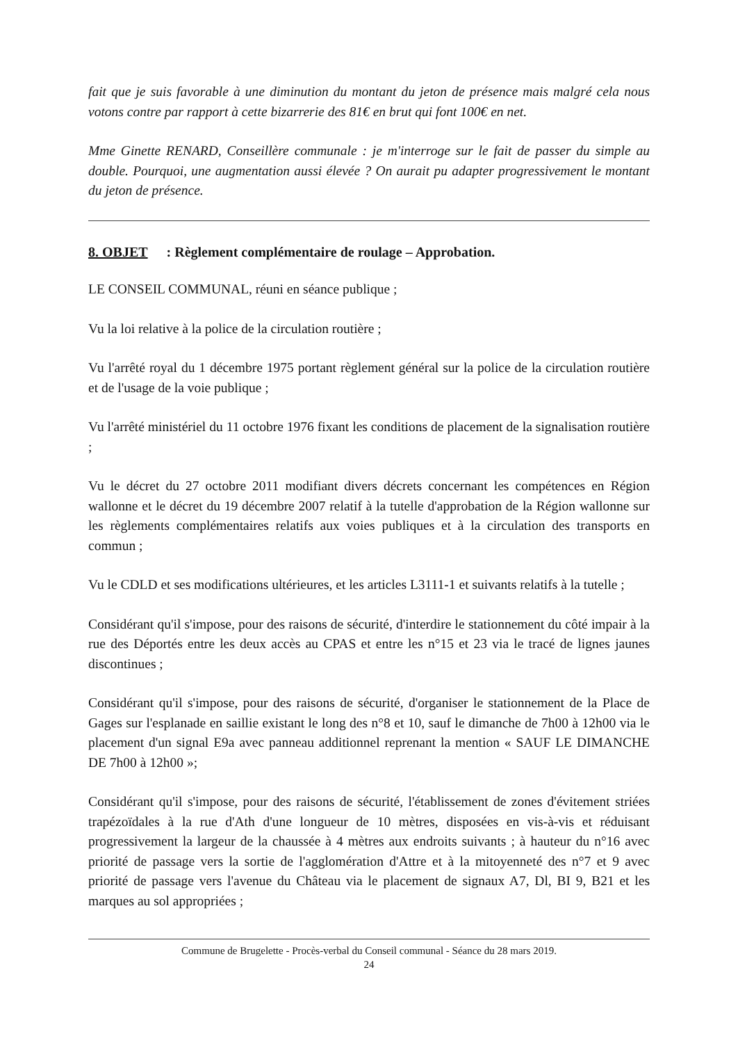fait que je suis favorable à une diminution du montant du jeton de présence mais malgré cela nous votons contre par rapport à cette bizarrerie des 81€ en brut qui font 100€ en net.
Mme Ginette RENARD, Conseillère communale : je m'interroge sur le fait de passer du simple au double. Pourquoi, une augmentation aussi élevée ? On aurait pu adapter progressivement le montant du jeton de présence.
8. OBJET : Règlement complémentaire de roulage – Approbation.
LE CONSEIL COMMUNAL, réuni en séance publique ;
Vu la loi relative à la police de la circulation routière ;
Vu l'arrêté royal du 1 décembre 1975 portant règlement général sur la police de la circulation routière et de l'usage de la voie publique ;
Vu l'arrêté ministériel du 11 octobre 1976 fixant les conditions de placement de la signalisation routière ;
Vu le décret du 27 octobre 2011 modifiant divers décrets concernant les compétences en Région wallonne et le décret du 19 décembre 2007 relatif à la tutelle d'approbation de la Région wallonne sur les règlements complémentaires relatifs aux voies publiques et à la circulation des transports en commun ;
Vu le CDLD et ses modifications ultérieures, et les articles L3111-1 et suivants relatifs à la tutelle ;
Considérant qu'il s'impose, pour des raisons de sécurité, d'interdire le stationnement du côté impair à la rue des Déportés entre les deux accès au CPAS et entre les n°15 et 23 via le tracé de lignes jaunes discontinues ;
Considérant qu'il s'impose, pour des raisons de sécurité, d'organiser le stationnement de la Place de Gages sur l'esplanade en saillie existant le long des n°8 et 10, sauf le dimanche de 7h00 à 12h00 via le placement d'un signal E9a avec panneau additionnel reprenant la mention « SAUF LE DIMANCHE DE 7h00 à 12h00 »;
Considérant qu'il s'impose, pour des raisons de sécurité, l'établissement de zones d'évitement striées trapézoïdales à la rue d'Ath d'une longueur de 10 mètres, disposées en vis-à-vis et réduisant progressivement la largeur de la chaussée à 4 mètres aux endroits suivants ; à hauteur du n°16 avec priorité de passage vers la sortie de l'agglomération d'Attre et à la mitoyenneté des n°7 et 9 avec priorité de passage vers l'avenue du Château via le placement de signaux A7, Dl, BI 9, B21 et les marques au sol appropriées ;
Commune de Brugelette - Procès-verbal du Conseil communal - Séance du 28 mars 2019.
24